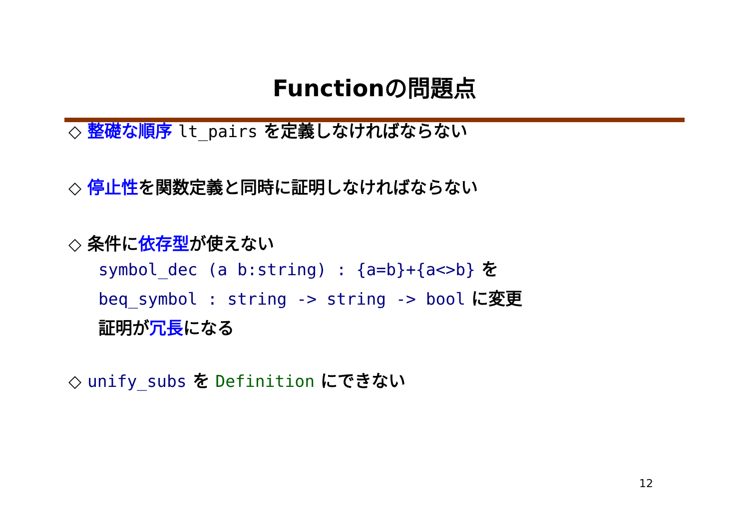Functionの問題点
◇ 整礎な順序 lt_pairs を定義しなければならない
◇ 停止性を関数定義と同時に証明しなければならない
◇ 条件に依存型が使えない
symbol_dec (a b:string) : {a=b}+{a<>b} を
beq_symbol : string -> string -> bool に変更
証明が冗長になる
◇ unify_subs を Definition にできない
12